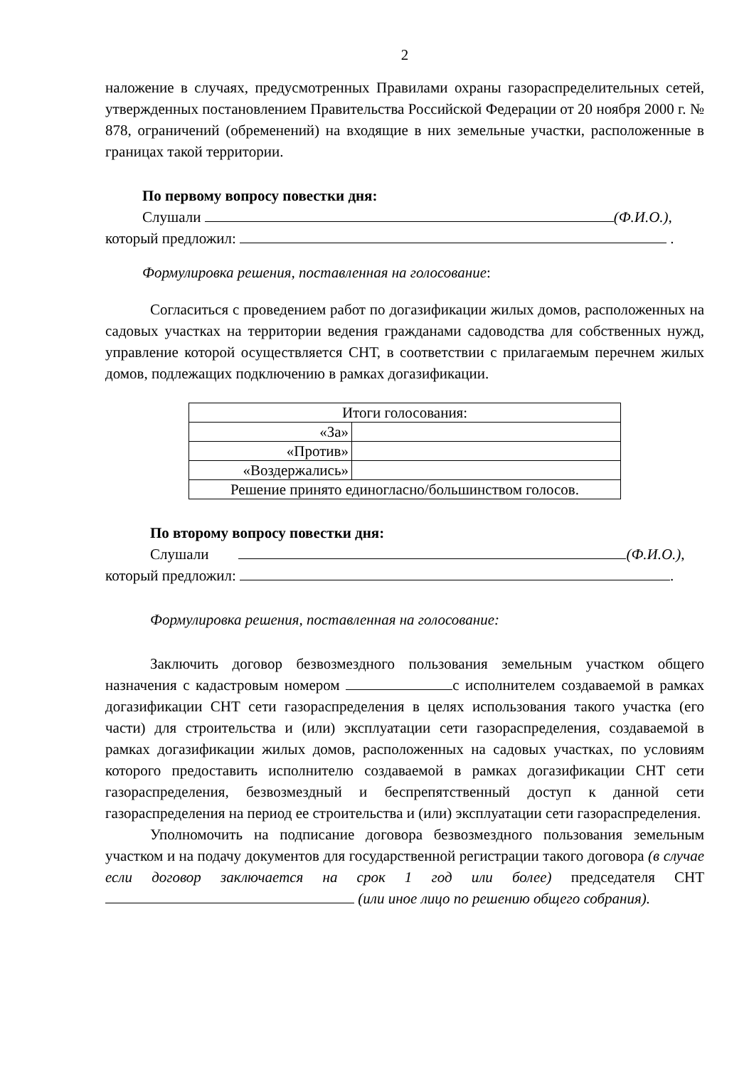2
наложение в случаях, предусмотренных Правилами охраны газораспределительных сетей, утвержденных постановлением Правительства Российской Федерации от 20 ноября 2000 г. № 878, ограничений (обременений) на входящие в них земельные участки, расположенные в границах такой территории.
По первому вопросу повестки дня:
Слушали (Ф.И.О.),
который предложил: .
Формулировка решения, поставленная на голосование:
Согласиться с проведением работ по догазификации жилых домов, расположенных на садовых участках на территории ведения гражданами садоводства для собственных нужд, управление которой осуществляется СНТ, в соответствии с прилагаемым перечнем жилых домов, подлежащих подключению в рамках догазификации.
| Итоги голосования: | |
| «За» | |
| «Против» | |
| «Воздержались» | |
| Решение принято единогласно/большинством голосов. | |
По второму вопросу повестки дня:
Слушали (Ф.И.О.),
который предложил: .
Формулировка решения, поставленная на голосование:
Заключить договор безвозмездного пользования земельным участком общего назначения с кадастровым номером с исполнителем создаваемой в рамках догазификации СНТ сети газораспределения в целях использования такого участка (его части) для строительства и (или) эксплуатации сети газораспределения, создаваемой в рамках догазификации жилых домов, расположенных на садовых участках, по условиям которого предоставить исполнителю создаваемой в рамках догазификации СНТ сети газораспределения, безвозмездный и беспрепятственный доступ к данной сети газораспределения на период ее строительства и (или) эксплуатации сети газораспределения.
Уполномочить на подписание договора безвозмездного пользования земельным участком и на подачу документов для государственной регистрации такого договора (в случае если договор заключается на срок 1 год или более) председателя СНТ (или иное лицо по решению общего собрания).